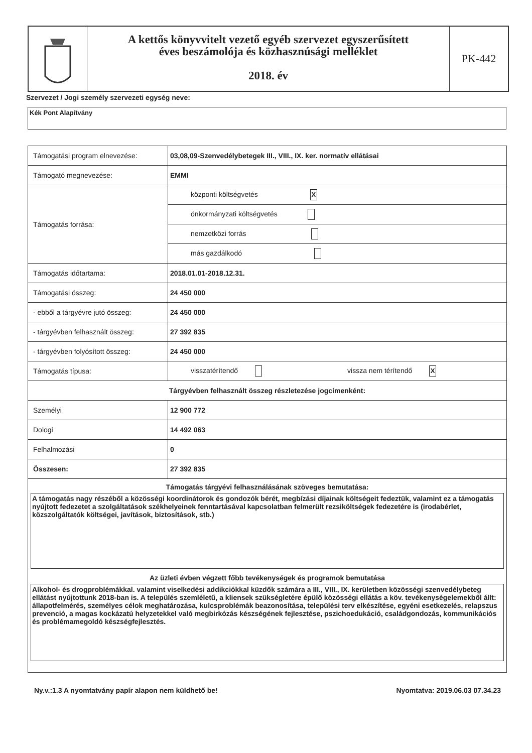A kettős könyvvitelt vezető egyéb szervezet egyszerűsített
éves beszámolója és közhasznúsági melléklet
2018. év
PK-442
Szervezet / Jogi személy szervezeti egység neve:
Kék Pont Alapítvány
| Támogatási program elnevezése: | 03,08,09-Szenvedélybetegek III., VIII., IX. ker. normatív ellátásai |
| Támogató megnevezése: | EMMI |
| Támogatás forrása: | központi költségvetés X |
| | önkormányzati költségvetés |
| | nemzetközi forrás |
| | más gazdálkodó |
| Támogatás időtartama: | 2018.01.01-2018.12.31. |
| Támogatási összeg: | 24 450 000 |
| - ebből a tárgyévre jutó összeg: | 24 450 000 |
| - tárgyévben felhasznált összeg: | 27 392 835 |
| - tárgyévben folyósított összeg: | 24 450 000 |
| Támogatás típusa: | visszatérítendő vissza nem térítendő X |
| Tárgyévben felhasznált összeg részletezése jogcímenként: | |
| Személyi | 12 900 772 |
| Dologi | 14 492 063 |
| Felhalmozási | 0 |
| Összesen: | 27 392 835 |
| Támogatás tárgyévi felhasználásának szöveges bemutatása: A támogatás nagy részéből a közösségi koordinátorok és gondozók bérét, megbízási díjainak költségeit fedeztük, valamint ez a támogatás nyújtott fedezetet a szolgáltatások székhelyeinek fenntartásával kapcsolatban felmerült rezsiköltségek fedezetére is (irodabérlet, közszolgáltatók költségei, javítások, biztosítások, stb.) Az üzleti évben végzett főbb tevékenységek és programok bemutatása Alkohol- és drogproblémákkal. valamint viselkedési addikciókkal küzdők számára a III., VIII., IX. kerületben közösségi szenvedélybeteg ellátást nyújtottunk 2018-ban is. A település szemléletű, a kliensek szükségletére épülő közösségi ellátás a köv. tevékenységelemekből állt: állapotfelmérés, személyes célok meghatározása, kulcsproblémák beazonosítása, települési terv elkészítése, egyéni esetkezelés, relapszus prevenció, a magas kockázatú helyzetekkel való megbirkózás készségének fejlesztése, pszichoedukáció, családgondozás, kommunikációs és problémamegoldó készségfejlesztés. | |
Ny.v.:1.3 A nyomtatvány papír alapon nem küldhető be! Nyomtatva: 2019.06.03 07.34.23